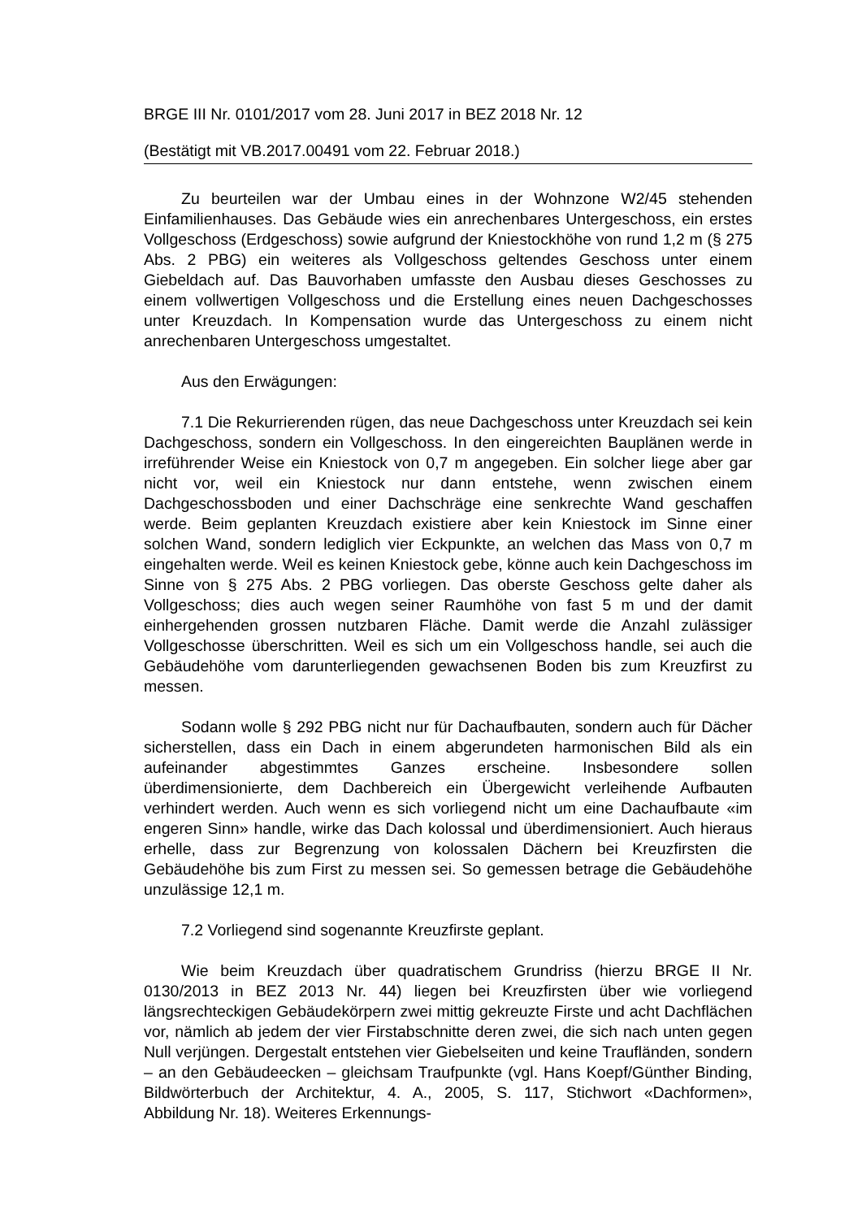BRGE III Nr. 0101/2017 vom 28. Juni 2017 in BEZ 2018 Nr. 12
(Bestätigt mit VB.2017.00491 vom 22. Februar 2018.)
Zu beurteilen war der Umbau eines in der Wohnzone W2/45 stehenden Einfamilienhauses. Das Gebäude wies ein anrechenbares Untergeschoss, ein erstes Vollgeschoss (Erdgeschoss) sowie aufgrund der Kniestockhöhe von rund 1,2 m (§ 275 Abs. 2 PBG) ein weiteres als Vollgeschoss geltendes Geschoss unter einem Giebeldach auf. Das Bauvorhaben umfasste den Ausbau dieses Geschosses zu einem vollwertigen Vollgeschoss und die Erstellung eines neuen Dachgeschosses unter Kreuzdach. In Kompensation wurde das Untergeschoss zu einem nicht anrechenbaren Untergeschoss umgestaltet.
Aus den Erwägungen:
7.1 Die Rekurrierenden rügen, das neue Dachgeschoss unter Kreuzdach sei kein Dachgeschoss, sondern ein Vollgeschoss. In den eingereichten Bauplänen werde in irreführender Weise ein Kniestock von 0,7 m angegeben. Ein solcher liege aber gar nicht vor, weil ein Kniestock nur dann entstehe, wenn zwischen einem Dachgeschossboden und einer Dachschräge eine senkrechte Wand geschaffen werde. Beim geplanten Kreuzdach existiere aber kein Kniestock im Sinne einer solchen Wand, sondern lediglich vier Eckpunkte, an welchen das Mass von 0,7 m eingehalten werde. Weil es keinen Kniestock gebe, könne auch kein Dachgeschoss im Sinne von § 275 Abs. 2 PBG vorliegen. Das oberste Geschoss gelte daher als Vollgeschoss; dies auch wegen seiner Raumhöhe von fast 5 m und der damit einhergehenden grossen nutzbaren Fläche. Damit werde die Anzahl zulässiger Vollgeschosse überschritten. Weil es sich um ein Vollgeschoss handle, sei auch die Gebäudehöhe vom darunterliegenden gewachsenen Boden bis zum Kreuzfirst zu messen.
Sodann wolle § 292 PBG nicht nur für Dachaufbauten, sondern auch für Dächer sicherstellen, dass ein Dach in einem abgerundeten harmonischen Bild als ein aufeinander abgestimmtes Ganzes erscheine. Insbesondere sollen überdimensionierte, dem Dachbereich ein Übergewicht verleihende Aufbauten verhindert werden. Auch wenn es sich vorliegend nicht um eine Dachaufbaute «im engeren Sinn» handle, wirke das Dach kolossal und überdimensioniert. Auch hieraus erhelle, dass zur Begrenzung von kolossalen Dächern bei Kreuzfirsten die Gebäudehöhe bis zum First zu messen sei. So gemessen betrage die Gebäudehöhe unzulässige 12,1 m.
7.2 Vorliegend sind sogenannte Kreuzfirste geplant.
Wie beim Kreuzdach über quadratischem Grundriss (hierzu BRGE II Nr. 0130/2013 in BEZ 2013 Nr. 44) liegen bei Kreuzfirsten über wie vorliegend längsrechteckigen Gebäudekörpern zwei mittig gekreuzte Firste und acht Dachflächen vor, nämlich ab jedem der vier Firstabschnitte deren zwei, die sich nach unten gegen Null verjüngen. Dergestalt entstehen vier Giebelseiten und keine Traufländen, sondern – an den Gebäudeecken – gleichsam Traufpunkte (vgl. Hans Koepf/Günther Binding, Bildwörterbuch der Architektur, 4. A., 2005, S. 117, Stichwort «Dachformen», Abbildung Nr. 18). Weiteres Erkennungs-